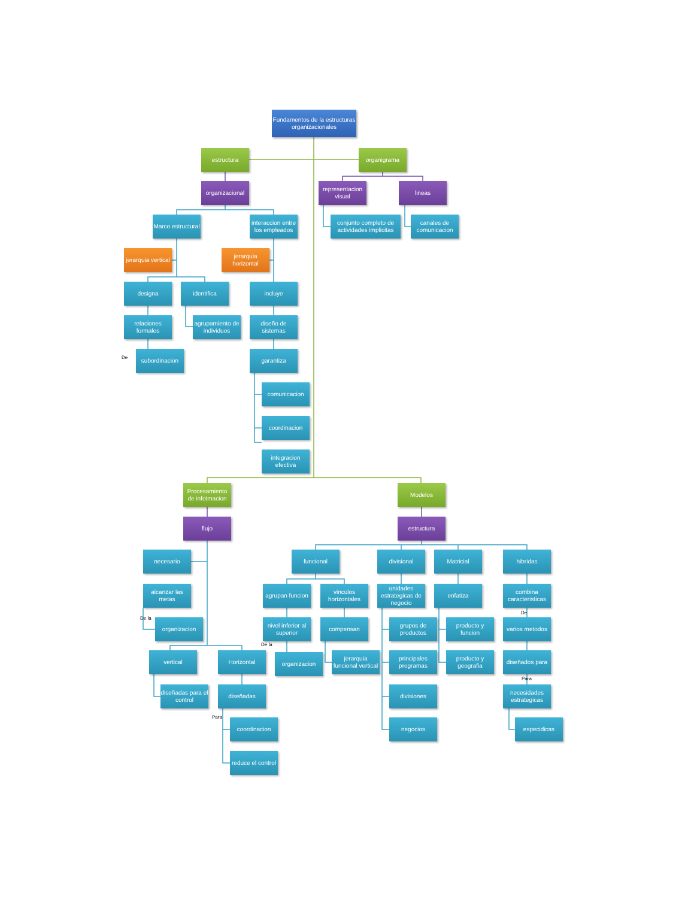Fundamentos de la estructuras organizacionales
estructura
organigrama
organizacional
representacion visual
lineas
Marco estructural
interaccion entre los empleados
conjunto completo de actividades implicitas
canales de comunicacion
jerarquia vertical
jerarquia horizontal
designa
identifica
incluye
relaciones formales
agrupamiento de individuos
diseño de sistemas
De
subordinacion
garantiza
comunicacion
coordinacion
integracion efectiva
Procesamiento de infotmacion
Modelos
flujo
estructura
necesario
funcional
divisional
Matricial
hibridas
alcanzar las metas
agrupan funcion
vinculos horizontales
unidades estrategicas de negocio
enfatiza
combina caracteristicas
De
De la
organizacion
nivel inferior al superior
compensan
grupos de productos
producto y funcion
varios metodos
De la
vertical
Horizontal
organizacion
jerarquia funcional vertical
principales programas
producto y geografia
diseñados para
Para
diseñadas para el control
diseñadas
divisiones
necesidades estrategicas
Para
coordinacion
negocios
especidicas
reduce el control